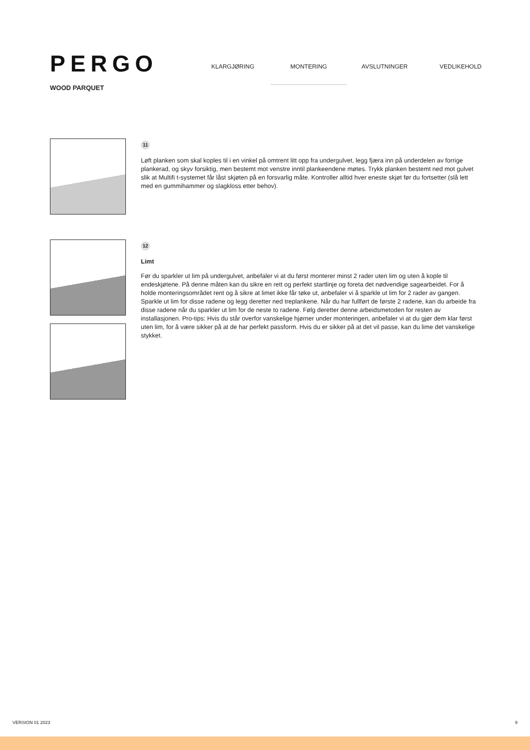PERGO
WOOD PARQUET
KLARGJØRING MONTERING AVSLUTNINGER VEDLIKEHOLD
11
Løft planken som skal koples til i en vinkel på omtrent litt opp fra undergulvet, legg fjæra inn på underdelen av forrige plankerad, og skyv forsiktig, men bestemt mot venstre inntil plankeendene møtes. Trykk planken bestemt ned mot gulvet slik at Multifi t-systemet får låst skjøten på en forsvarlig måte. Kontroller alltid hver eneste skjøt før du fortsetter (slå lett med en gummihammer og slagkloss etter behov).
12
Limt
Før du sparkler ut lim på undergulvet, anbefaler vi at du først monterer minst 2 rader uten lim og uten å kople til endeskjøtene. På denne måten kan du sikre en rett og perfekt startlinje og foreta det nødvendige sagearbeidet. For å holde monteringsområdet rent og å sikre at limet ikke får tøke ut, anbefaler vi å sparkle ut lim for 2 rader av gangen. Sparkle ut lim for disse radene og legg deretter ned treplankene. Når du har fullført de første 2 radene, kan du arbeide fra disse radene når du sparkler ut lim for de neste to radene. Følg deretter denne arbeidsmetoden for resten av installasjonen. Pro-tips: Hvis du står overfor vanskelige hjørner under monteringen, anbefaler vi at du gjør dem klar først uten lim, for å være sikker på at de har perfekt passform. Hvis du er sikker på at det vil passe, kan du lime det vanskelige stykket.
VERSION 01 2023 9